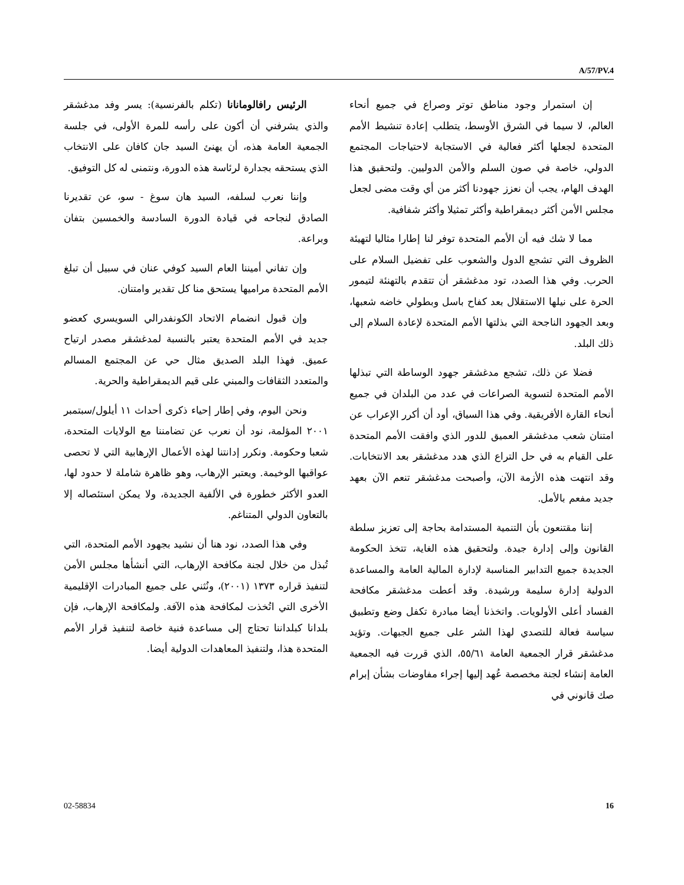A/57/PV.4
الرئيس رافالومانانا (تكلم بالفرنسية): يسر وفد مدغشقر والذي يشرفني أن أكون على رأسه للمرة الأولى، في جلسة الجمعية العامة هذه، أن يهنئ السيد جان كافان على الانتخاب الذي يستحقه بجدارة لرئاسة هذه الدورة، ونتمنى له كل التوفيق.
وإننا نعرب لسلفه، السيد هان سوغ - سو، عن تقديرنا الصادق لنجاحه في قيادة الدورة السادسة والخمسين بتفان وبراعة.
وإن تفاني أميننا العام السيد كوفي عنان في سبيل أن تبلغ الأمم المتحدة مراميها يستحق منا كل تقدير وامتنان.
وإن قبول انضمام الاتحاد الكونفدرالي السويسري كعضو جديد في الأمم المتحدة يعتبر بالنسبة لمدغشقر مصدر ارتياح عميق. فهذا البلد الصديق مثال حي عن المجتمع المسالم والمتعدد الثقافات والمبني على قيم الديمقراطية والحرية.
ونحن اليوم، وفي إطار إحياء ذكرى أحداث ١١ أيلول/سبتمبر ٢٠٠١ المؤلمة، نود أن نعرب عن تضامننا مع الولايات المتحدة، شعبا وحكومة. ونكرر إدانتنا لهذه الأعمال الإرهابية التي لا تحصى عواقبها الوخيمة. ويعتبر الإرهاب، وهو ظاهرة شاملة لا حدود لها، العدو الأكثر خطورة في الألفية الجديدة، ولا يمكن استئصاله إلا بالتعاون الدولي المتناغم.
وفي هذا الصدد، نود هنا أن نشيد بجهود الأمم المتحدة، التي تُبذل من خلال لجنة مكافحة الإرهاب، التي أنشأها مجلس الأمن لتنفيذ قراره ١٣٧٣ (٢٠٠١)، ونُثني على جميع المبادرات الإقليمية الأخرى التي اتُخذت لمكافحة هذه الآفة. ولمكافحة الإرهاب، فإن بلدانا كبلداننا تحتاج إلى مساعدة فنية خاصة لتنفيذ قرار الأمم المتحدة هذا، ولتنفيذ المعاهدات الدولية أيضا.
إن استمرار وجود مناطق توتر وصراع في جميع أنحاء العالم، لا سيما في الشرق الأوسط، يتطلب إعادة تنشيط الأمم المتحدة لجعلها أكثر فعالية في الاستجابة لاحتياجات المجتمع الدولي، خاصة في صون السلم والأمن الدوليين. ولتحقيق هذا الهدف الهام، يجب أن نعزز جهودنا أكثر من أي وقت مضى لجعل مجلس الأمن أكثر ديمقراطية وأكثر تمثيلا وأكثر شفافية.
مما لا شك فيه أن الأمم المتحدة توفر لنا إطارا مثاليا لتهيئة الظروف التي تشجع الدول والشعوب على تفضيل السلام على الحرب. وفي هذا الصدد، تود مدغشقر أن تتقدم بالتهنئة لتيمور الحرة على نيلها الاستقلال بعد كفاح باسل وبطولي خاضه شعبها، وبعد الجهود الناجحة التي بذلتها الأمم المتحدة لإعادة السلام إلى ذلك البلد.
فضلا عن ذلك، تشجع مدغشقر جهود الوساطة التي تبذلها الأمم المتحدة لتسوية الصراعات في عدد من البلدان في جميع أنحاء القارة الأفريقية. وفي هذا السياق، أود أن أكرر الإعراب عن امتنان شعب مدغشقر العميق للدور الذي وافقت الأمم المتحدة على القيام به في حل التراع الذي هدد مدغشقر بعد الانتخابات. وقد انتهت هذه الأزمة الآن، وأصبحت مدغشقر تنعم الآن بعهد جديد مفعم بالأمل.
إننا مقتنعون بأن التنمية المستدامة بحاجة إلى تعزيز سلطة القانون وإلى إدارة جيدة. ولتحقيق هذه الغاية، تتخذ الحكومة الجديدة جميع التدابير المناسبة لإدارة المالية العامة والمساعدة الدولية إدارة سليمة ورشيدة. وقد أعطت مدغشقر مكافحة الفساد أعلى الأولويات. واتخذنا أيضا مبادرة تكفل وضع وتطبيق سياسة فعالة للتصدي لهذا الشر على جميع الجبهات. وتؤيد مدغشقر قرار الجمعية العامة ٥٥/٦١، الذي قررت فيه الجمعية العامة إنشاء لجنة مخصصة عُهد إليها إجراء مفاوضات بشأن إبرام صك قانوني في
02-58834 16